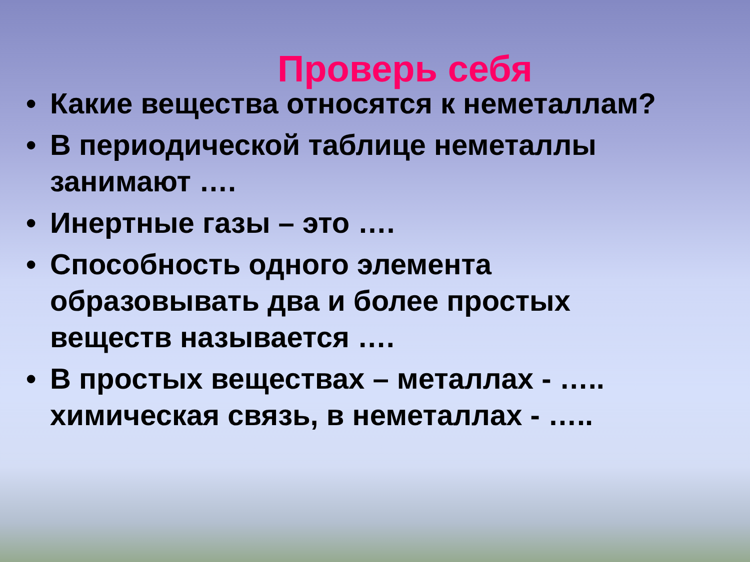Проверь себя
• Какие вещества относятся к неметаллам?
• В периодической таблице неметаллы занимают ….
• Инертные газы – это ….
• Способность одного элемента образовывать два и более простых веществ называется ….
• В простых веществах – металлах - ….. химическая связь, в неметаллах - …..